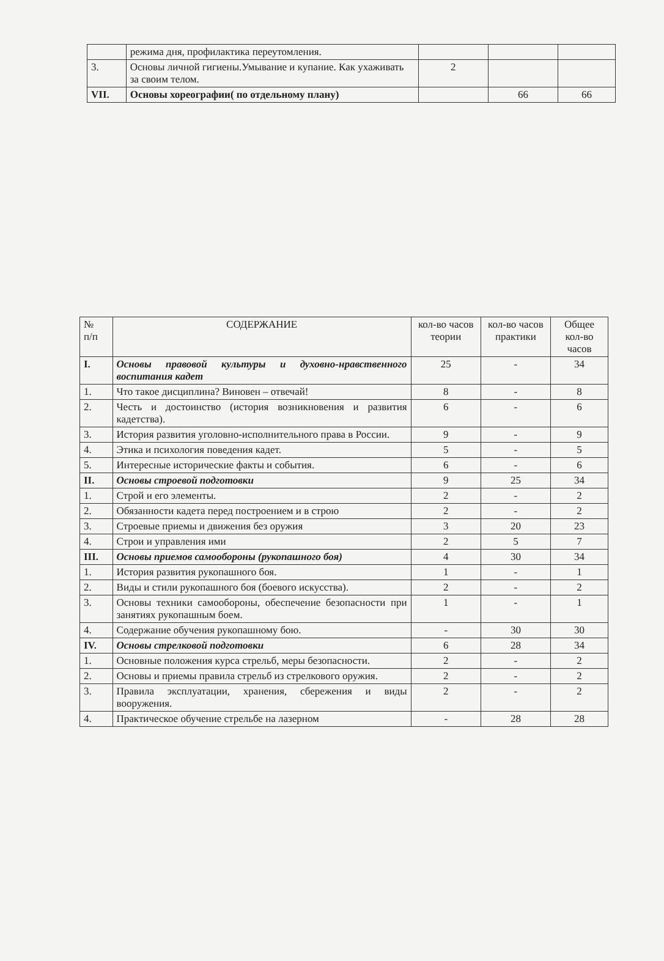| | режима дня, профилактика переутомления. | | | |
| 3. | Основы личной гигиены.Умывание и купание. Как ухаживать за своим телом. | 2 | | |
| VII. | Основы хореографии( по отдельному плану) | | 66 | 66 |
| № п/п | СОДЕРЖАНИЕ | кол-во часов теории | кол-во часов практики | Общее кол-во часов |
| --- | --- | --- | --- | --- |
| I. | Основы правовой культуры и духовно-нравственного воспитания кадет | 25 | - | 34 |
| 1. | Что такое дисциплина? Виновен – отвечай! | 8 | - | 8 |
| 2. | Честь и достоинство (история возникновения и развития кадетства). | 6 | - | 6 |
| 3. | История развития уголовно-исполнительного права в России. | 9 | - | 9 |
| 4. | Этика и психология поведения кадет. | 5 | - | 5 |
| 5. | Интересные исторические факты и события. | 6 | - | 6 |
| II. | Основы строевой подготовки | 9 | 25 | 34 |
| 1. | Строй и его элементы. | 2 | - | 2 |
| 2. | Обязанности кадета перед построением и в строю | 2 | - | 2 |
| 3. | Строевые приемы и движения без оружия | 3 | 20 | 23 |
| 4. | Строи и управления ими | 2 | 5 | 7 |
| III. | Основы приемов самообороны (рукопашного боя) | 4 | 30 | 34 |
| 1. | История развития рукопашного боя. | 1 | - | 1 |
| 2. | Виды и стили рукопашного боя (боевого искусства). | 2 | - | 2 |
| 3. | Основы техники самообороны, обеспечение безопасности при занятиях рукопашным боем. | 1 | - | 1 |
| 4. | Содержание обучения рукопашному бою. | - | 30 | 30 |
| IV. | Основы стрелковой подготовки | 6 | 28 | 34 |
| 1. | Основные положения курса стрельб, меры безопасности. | 2 | - | 2 |
| 2. | Основы и приемы правила стрельб из стрелкового оружия. | 2 | - | 2 |
| 3. | Правила эксплуатации, хранения, сбережения и виды вооружения. | 2 | - | 2 |
| 4. | Практическое обучение стрельбе на лазерном | - | 28 | 28 |